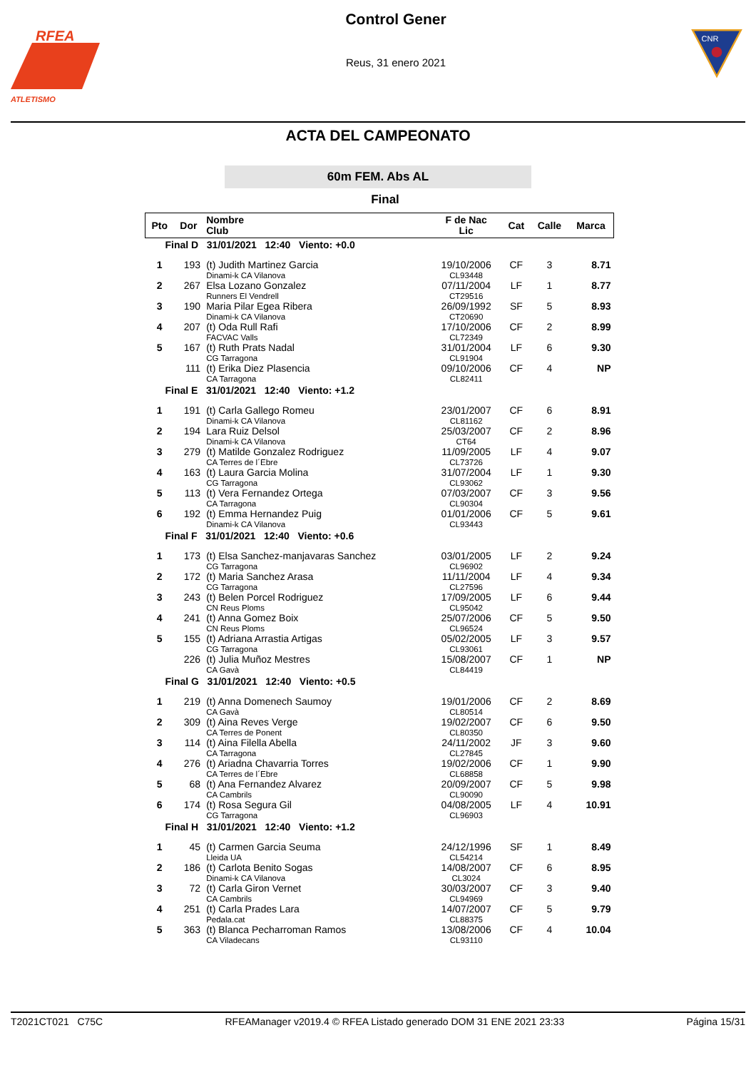RFEA
ATLETISMO
Control Gener
Reus, 31 enero 2021
CNR
ACTA DEL CAMPEONATO
60m FEM. Abs AL
Final
| Pto | Dor | Nombre Club | F de Nac Lic | Cat | Calle | Marca |
| --- | --- | --- | --- | --- | --- | --- |
| Final D 31/01/2021 12:40 Viento: +0.0 | | | | | | |
| 1 | 193 | (t) Judith Martinez Garcia Dinami-k CA Vilanova | 19/10/2006 CL93448 | CF | 3 | 8.71 |
| 2 | 267 | Elsa Lozano Gonzalez Runners El Vendrell | 07/11/2004 CT29516 | LF | 1 | 8.77 |
| 3 | 190 | Maria Pilar Egea Ribera Dinami-k CA Vilanova | 26/09/1992 CT20690 | SF | 5 | 8.93 |
| 4 | 207 | (t) Oda Rull Rafi FACVAC Valls | 17/10/2006 CL72349 | CF | 2 | 8.99 |
| 5 | 167 | (t) Ruth Prats Nadal CG Tarragona | 31/01/2004 CL91904 | LF | 6 | 9.30 |
| | 111 | (t) Erika Diez Plasencia CA Tarragona | 09/10/2006 CL82411 | CF | 4 | NP |
| Final E 31/01/2021 12:40 Viento: +1.2 | | | | | | |
| 1 | 191 | (t) Carla Gallego Romeu Dinami-k CA Vilanova | 23/01/2007 CL81162 | CF | 6 | 8.91 |
| 2 | 194 | Lara Ruiz Delsol Dinami-k CA Vilanova | 25/03/2007 CT64 | CF | 2 | 8.96 |
| 3 | 279 | (t) Matilde Gonzalez Rodriguez CA Terres de l´Ebre | 11/09/2005 CL73726 | LF | 4 | 9.07 |
| 4 | 163 | (t) Laura Garcia Molina CG Tarragona | 31/07/2004 CL93062 | LF | 1 | 9.30 |
| 5 | 113 | (t) Vera Fernandez Ortega CA Tarragona | 07/03/2007 CL90304 | CF | 3 | 9.56 |
| 6 | 192 | (t) Emma Hernandez Puig Dinami-k CA Vilanova | 01/01/2006 CL93443 | CF | 5 | 9.61 |
| Final F 31/01/2021 12:40 Viento: +0.6 | | | | | | |
| 1 | 173 | (t) Elsa Sanchez-manjavaras Sanchez CG Tarragona | 03/01/2005 CL96902 | LF | 2 | 9.24 |
| 2 | 172 | (t) Maria Sanchez Arasa CG Tarragona | 11/11/2004 CL27596 | LF | 4 | 9.34 |
| 3 | 243 | (t) Belen Porcel Rodriguez CN Reus Ploms | 17/09/2005 CL95042 | LF | 6 | 9.44 |
| 4 | 241 | (t) Anna Gomez Boix CN Reus Ploms | 25/07/2006 CL96524 | CF | 5 | 9.50 |
| 5 | 155 | (t) Adriana Arrastia Artigas CG Tarragona | 05/02/2005 CL93061 | LF | 3 | 9.57 |
| | 226 | (t) Julia Muñoz Mestres CA Gavà | 15/08/2007 CL84419 | CF | 1 | NP |
| Final G 31/01/2021 12:40 Viento: +0.5 | | | | | | |
| 1 | 219 | (t) Anna Domenech Saumoy CA Gavà | 19/01/2006 CL80514 | CF | 2 | 8.69 |
| 2 | 309 | (t) Aina Reves Verge CA Terres de Ponent | 19/02/2007 CL80350 | CF | 6 | 9.50 |
| 3 | 114 | (t) Aina Filella Abella CA Tarragona | 24/11/2002 CL27845 | JF | 3 | 9.60 |
| 4 | 276 | (t) Ariadna Chavarria Torres CA Terres de l´Ebre | 19/02/2006 CL68858 | CF | 1 | 9.90 |
| 5 | 68 | (t) Ana Fernandez Alvarez CA Cambrils | 20/09/2007 CL90090 | CF | 5 | 9.98 |
| 6 | 174 | (t) Rosa Segura Gil CG Tarragona | 04/08/2005 CL96903 | LF | 4 | 10.91 |
| Final H 31/01/2021 12:40 Viento: +1.2 | | | | | | |
| 1 | 45 | (t) Carmen Garcia Seuma Lleida UA | 24/12/1996 CL54214 | SF | 1 | 8.49 |
| 2 | 186 | (t) Carlota Benito Sogas Dinami-k CA Vilanova | 14/08/2007 CL3024 | CF | 6 | 8.95 |
| 3 | 72 | (t) Carla Giron Vernet CA Cambrils | 30/03/2007 CL94969 | CF | 3 | 9.40 |
| 4 | 251 | (t) Carla Prades Lara Pedala.cat | 14/07/2007 CL88375 | CF | 5 | 9.79 |
| 5 | 363 | (t) Blanca Pecharroman Ramos CA Viladecans | 13/08/2006 CL93110 | CF | 4 | 10.04 |
T2021CT021 C75C RFEAManager v2019.4 © RFEA Listado generado DOM 31 ENE 2021 23:33 Página 15/31